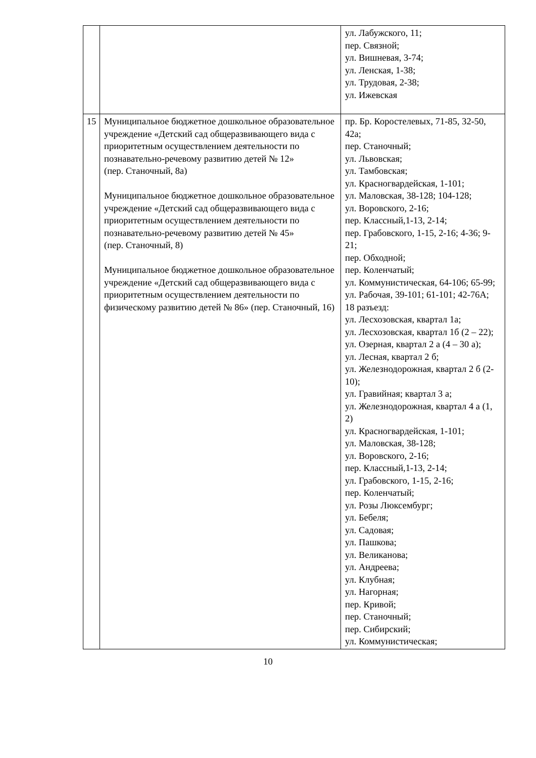| | | ул. Лабужского, 11; пер. Связной; ул. Вишневая, 3-74; ул. Ленская, 1-38; ул. Трудовая, 2-38; ул. Ижевская |
| 15 | Муниципальное бюджетное дошкольное образовательное учреждение «Детский сад общеразвивающего вида с приоритетным осуществлением деятельности по познавательно-речевому развитию детей № 12» (пер. Станочный, 8а) Муниципальное бюджетное дошкольное образовательное учреждение «Детский сад общеразвивающего вида с приоритетным осуществлением деятельности по познавательно-речевому развитию детей № 45» (пер. Станочный, 8) Муниципальное бюджетное дошкольное образовательное учреждение «Детский сад общеразвивающего вида с приоритетным осуществлением деятельности по физическому развитию детей № 86» (пер. Станочный, 16) | пр. Бр. Коростелевых, 71-85, 32-50, 42а; пер. Станочный; ул. Львовская; ул. Тамбовская; ул. Красногвардейская, 1-101; ул. Маловская, 38-128; 104-128; ул. Воровского, 2-16; пер. Классный,1-13, 2-14; пер. Грабовского, 1-15, 2-16; 4-36; 9-21; пер. Обходной; пер. Коленчатый; ул. Коммунистическая, 64-106; 65-99; ул. Рабочая, 39-101; 61-101; 42-76А; 18 разъезд: ул. Лесхозовская, квартал 1а; ул. Лесхозовская, квартал 1б (2 – 22); ул. Озерная, квартал 2 а (4 – 30 а); ул. Лесная, квартал 2 б; ул. Железнодорожная, квартал 2 б (2-10); ул. Гравийная; квартал 3 а; ул. Железнодорожная, квартал 4 а (1, 2) ул. Красногвардейская, 1-101; ул. Маловская, 38-128; ул. Воровского, 2-16; пер. Классный,1-13, 2-14; ул. Грабовского, 1-15, 2-16; пер. Коленчатый; ул. Розы Люксембург; ул. Бебеля; ул. Садовая; ул. Пашкова; ул. Великанова; ул. Андреева; ул. Клубная; ул. Нагорная; пер. Кривой; пер. Станочный; пер. Сибирский; ул. Коммунистическая; |
10